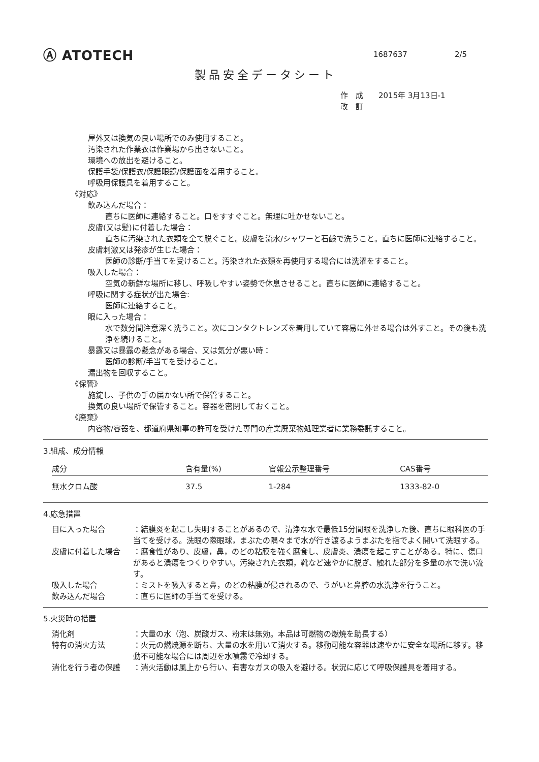Ⓐ ATOTECH
1687637 2/5
製品安全データシート
作　成　　2015年 3月13日-1
改　訂
屋外又は換気の良い場所でのみ使用すること。
汚染された作業衣は作業場から出さないこと。
環境への放出を避けること。
保護手袋/保護衣/保護眼鏡/保護面を着用すること。
呼吸用保護具を着用すること。
《対応》
飲み込んだ場合：
直ちに医師に連絡すること。口をすすぐこと。無理に吐かせないこと。
皮膚(又は髪)に付着した場合：
直ちに汚染された衣類を全て脱ぐこと。皮膚を流水/シャワーと石鹸で洗うこと。直ちに医師に連絡すること。
皮膚刺激又は発疹が生じた場合：
医師の診断/手当てを受けること。汚染された衣類を再使用する場合には洗濯をすること。
吸入した場合：
空気の新鮮な場所に移し、呼吸しやすい姿勢で休息させること。直ちに医師に連絡すること。
呼吸に関する症状が出た場合:
医師に連絡すること。
眼に入った場合：
水で数分間注意深く洗うこと。次にコンタクトレンズを着用していて容易に外せる場合は外すこと。その後も洗浄を続けること。
暴露又は暴露の懸念がある場合、又は気分が悪い時：
医師の診断/手当てを受けること。
漏出物を回収すること。
《保管》
施錠し、子供の手の届かない所で保管すること。
換気の良い場所で保管すること。容器を密閉しておくこと。
《廃棄》
内容物/容器を、都道府県知事の許可を受けた専門の産業廃棄物処理業者に業務委託すること。
3.組成、成分情報
| 成分 | 含有量(%) | 官報公示整理番号 | CAS番号 |
| --- | --- | --- | --- |
| 無水クロム酸 | 37.5 | 1-284 | 1333-82-0 |
4.応急措置
| 目に入った場合 | ：結膜炎を起こし失明することがあるので、清浄な水で最低15分間眼を洗浄した後、直ちに眼科医の手当てを受ける。洗眼の際眼球，まぶたの隅々まで水が行き渡るようまぶたを指でよく開いて洗眼する。 |
| 皮膚に付着した場合 | ：腐食性があり、皮膚，鼻，のどの粘膜を強く腐食し、皮膚炎、潰瘍を起こすことがある。特に、傷口があると潰瘍をつくりやすい。汚染された衣類，靴など速やかに脱ぎ、触れた部分を多量の水で洗い流す。 |
| 吸入した場合 | ：ミストを吸入すると鼻，のどの粘膜が侵されるので、うがいと鼻腔の水洗浄を行うこと。 |
| 飲み込んだ場合 | ：直ちに医師の手当てを受ける。 |
5.火災時の措置
| 消化剤 | ：大量の水（泡、炭酸ガス、粉末は無効。本品は可燃物の燃焼を助長する） |
| 特有の消火方法 | ：火元の燃焼源を断ち、大量の水を用いて消火する。移動可能な容器は速やかに安全な場所に移す。移動不可能な場合には周辺を水噴霧で冷却する。 |
| 消化を行う者の保護 | ：消火活動は風上から行い、有害なガスの吸入を避ける。状況に応じて呼吸保護具を着用する。 |